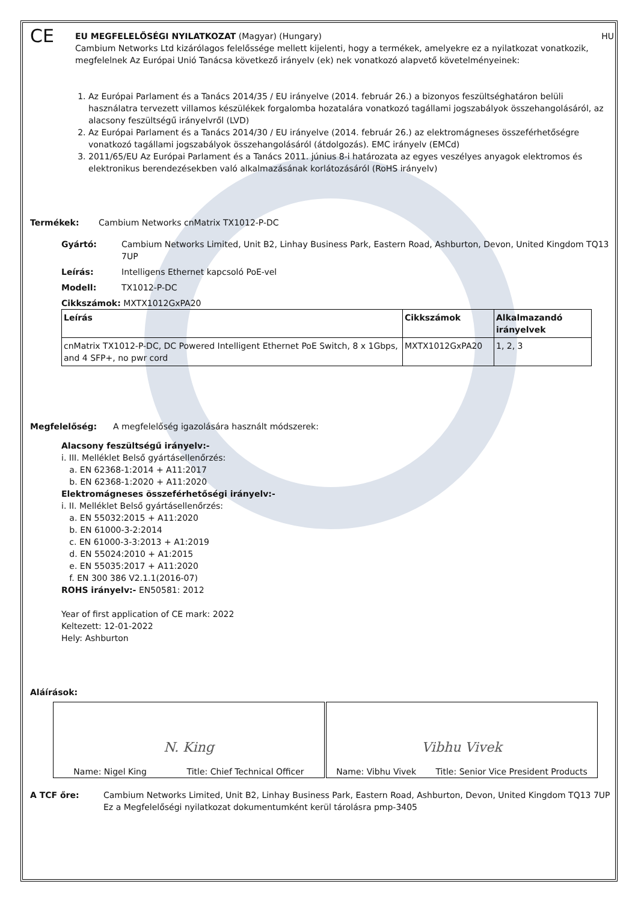CE
EU MEGFELELŐSÉGI NYILATKOZAT (Magyar) (Hungary) HU
Cambium Networks Ltd kizárólagos felelőssége mellett kijelenti, hogy a termékek, amelyekre ez a nyilatkozat vonatkozik, megfelelnek Az Európai Unió Tanácsa következő irányelv (ek) nek vonatkozó alapvető követelményeinek:
1. Az Európai Parlament és a Tanács 2014/35 / EU irányelve (2014. február 26.) a bizonyos feszültséghatáron belüli használatra tervezett villamos készülékek forgalomba hozatalára vonatkozó tagállami jogszabályok összehangolásáról, az alacsony feszültségű irányelvről (LVD)
2. Az Európai Parlament és a Tanács 2014/30 / EU irányelve (2014. február 26.) az elektromágneses összeférhetőségre vonatkozó tagállami jogszabályok összehangolásáról (átdolgozás). EMC irányelv (EMCd)
3. 2011/65/EU Az Európai Parlament és a Tanács 2011. június 8-i határozata az egyes veszélyes anyagok elektromos és elektronikus berendezésekben való alkalmazásának korlátozásáról (RoHS irányelv)
Termékek: Cambium Networks cnMatrix TX1012-P-DC
Gyártó: Cambium Networks Limited, Unit B2, Linhay Business Park, Eastern Road, Ashburton, Devon, United Kingdom TQ13 7UP
Leírás: Intelligens Ethernet kapcsoló PoE-vel
Modell: TX1012-P-DC
Cikkszámok: MXTX1012GxPA20
| Leírás | Cikkszámok | Alkalmazandó irányelvek |
| --- | --- | --- |
| cnMatrix TX1012-P-DC, DC Powered Intelligent Ethernet PoE Switch, 8 x 1Gbps, and 4 SFP+, no pwr cord | MXTX1012GxPA20 | 1, 2, 3 |
Megfelelőség: A megfelelőség igazolására használt módszerek:
Alacsony feszültségű irányelv:-
i. III. Melléklet Belső gyártásellenőrzés:
a. EN 62368-1:2014 + A11:2017
b. EN 62368-1:2020 + A11:2020
Elektromágneses összeférhetőségi irányelv:-
i. II. Melléklet Belső gyártásellenőrzés:
a. EN 55032:2015 + A11:2020
b. EN 61000-3-2:2014
c. EN 61000-3-3:2013 + A1:2019
d. EN 55024:2010 + A1:2015
e. EN 55035:2017 + A11:2020
f. EN 300 386 V2.1.1(2016-07)
ROHS irányelv:- EN50581: 2012
Year of first application of CE mark: 2022
Keltezett: 12-01-2022
Hely: Ashburton
Aláírások:
N. King
Name: Nigel King Title: Chief Technical Officer
Vibhu Vivek
Name: Vibhu Vivek Title: Senior Vice President Products
A TCF őre: Cambium Networks Limited, Unit B2, Linhay Business Park, Eastern Road, Ashburton, Devon, United Kingdom TQ13 7UP
Ez a Megfelelőségi nyilatkozat dokumentumként kerül tárolásra pmp-3405